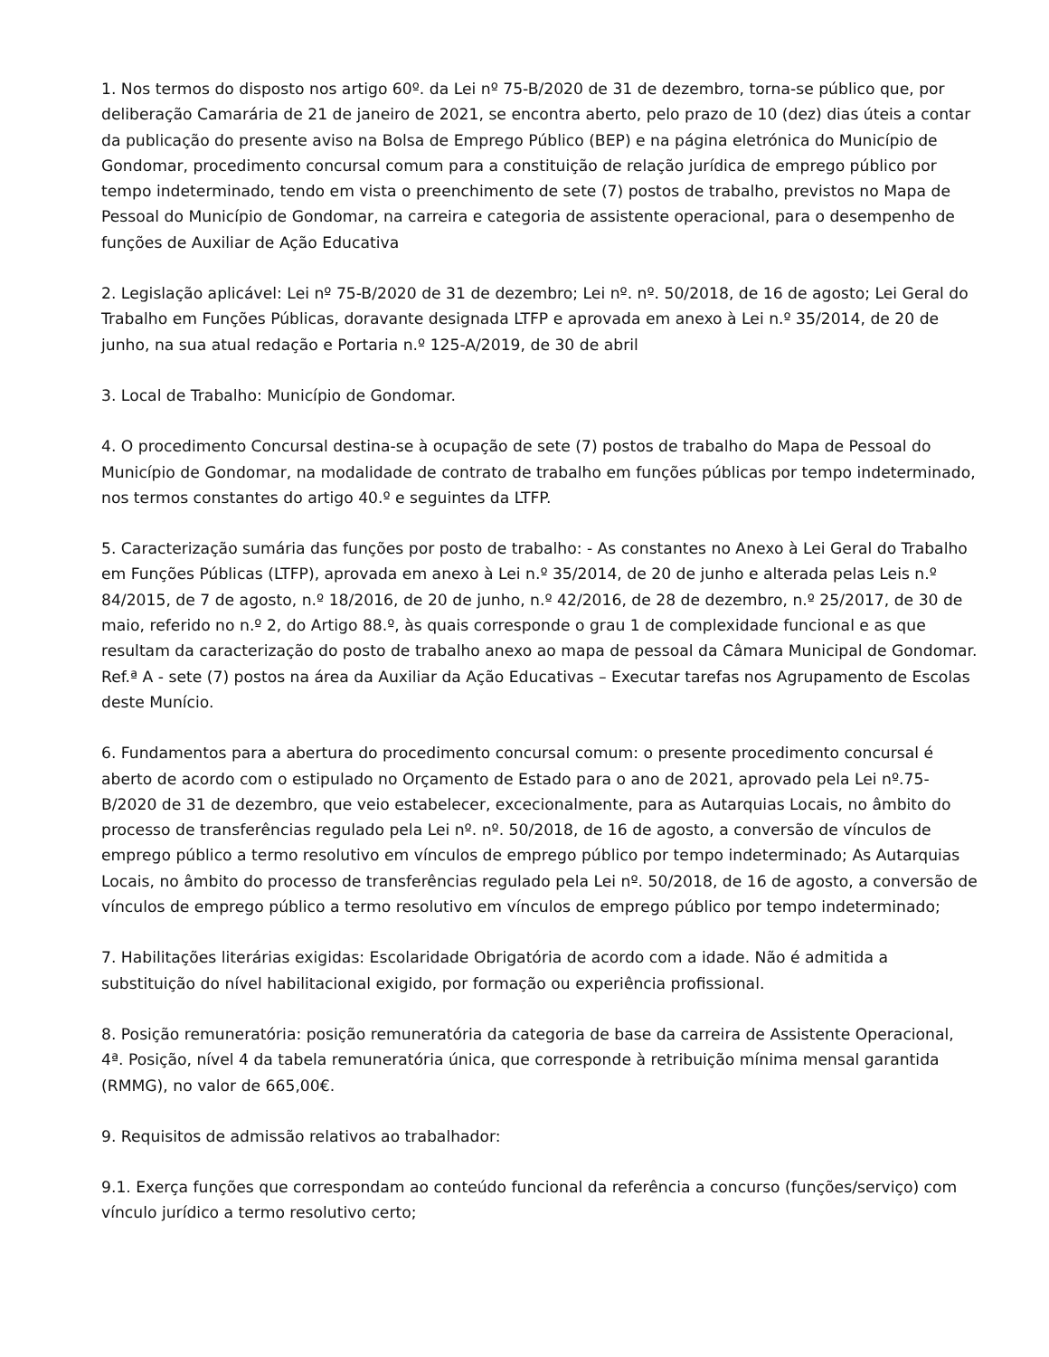1. Nos termos do disposto nos artigo 60º. da Lei nº 75-B/2020 de 31 de dezembro, torna-se público que, por deliberação Camarária de 21 de janeiro de 2021, se encontra aberto, pelo prazo de 10 (dez) dias úteis a contar da publicação do presente aviso na Bolsa de Emprego Público (BEP) e na página eletrónica do Município de Gondomar, procedimento concursal comum para a constituição de relação jurídica de emprego público por tempo indeterminado, tendo em vista o preenchimento de sete (7) postos de trabalho, previstos no Mapa de Pessoal do Município de Gondomar, na carreira e categoria de assistente operacional, para o desempenho de funções de Auxiliar de Ação Educativa
2. Legislação aplicável: Lei nº 75-B/2020 de 31 de dezembro; Lei nº. nº. 50/2018, de 16 de agosto; Lei Geral do Trabalho em Funções Públicas, doravante designada LTFP e aprovada em anexo à Lei n.º 35/2014, de 20 de junho, na sua atual redação e Portaria n.º 125-A/2019, de 30 de abril
3. Local de Trabalho: Município de Gondomar.
4. O procedimento Concursal destina-se à ocupação de sete (7) postos de trabalho do Mapa de Pessoal do Município de Gondomar, na modalidade de contrato de trabalho em funções públicas por tempo indeterminado, nos termos constantes do artigo 40.º e seguintes da LTFP.
5. Caracterização sumária das funções por posto de trabalho: - As constantes no Anexo à Lei Geral do Trabalho em Funções Públicas (LTFP), aprovada em anexo à Lei n.º 35/2014, de 20 de junho e alterada pelas Leis n.º 84/2015, de 7 de agosto, n.º 18/2016, de 20 de junho, n.º 42/2016, de 28 de dezembro, n.º 25/2017, de 30 de maio, referido no n.º 2, do Artigo 88.º, às quais corresponde o grau 1 de complexidade funcional e as que resultam da caracterização do posto de trabalho anexo ao mapa de pessoal da Câmara Municipal de Gondomar.
Ref.ª A - sete (7) postos na área da Auxiliar da Ação Educativas – Executar tarefas nos Agrupamento de Escolas deste Munício.
6. Fundamentos para a abertura do procedimento concursal comum: o presente procedimento concursal é aberto de acordo com o estipulado no Orçamento de Estado para o ano de 2021, aprovado pela Lei nº.75-B/2020 de 31 de dezembro, que veio estabelecer, excecionalmente, para as Autarquias Locais, no âmbito do processo de transferências regulado pela Lei nº. nº. 50/2018, de 16 de agosto, a conversão de vínculos de emprego público a termo resolutivo em vínculos de emprego público por tempo indeterminado; As Autarquias Locais, no âmbito do processo de transferências regulado pela Lei nº. 50/2018, de 16 de agosto, a conversão de vínculos de emprego público a termo resolutivo em vínculos de emprego público por tempo indeterminado;
7. Habilitações literárias exigidas: Escolaridade Obrigatória de acordo com a idade. Não é admitida a substituição do nível habilitacional exigido, por formação ou experiência profissional.
8. Posição remuneratória: posição remuneratória da categoria de base da carreira de Assistente Operacional, 4ª. Posição, nível 4 da tabela remuneratória única, que corresponde à retribuição mínima mensal garantida (RMMG), no valor de 665,00€.
9. Requisitos de admissão relativos ao trabalhador:
9.1. Exerça funções que correspondam ao conteúdo funcional da referência a concurso (funções/serviço) com vínculo jurídico a termo resolutivo certo;